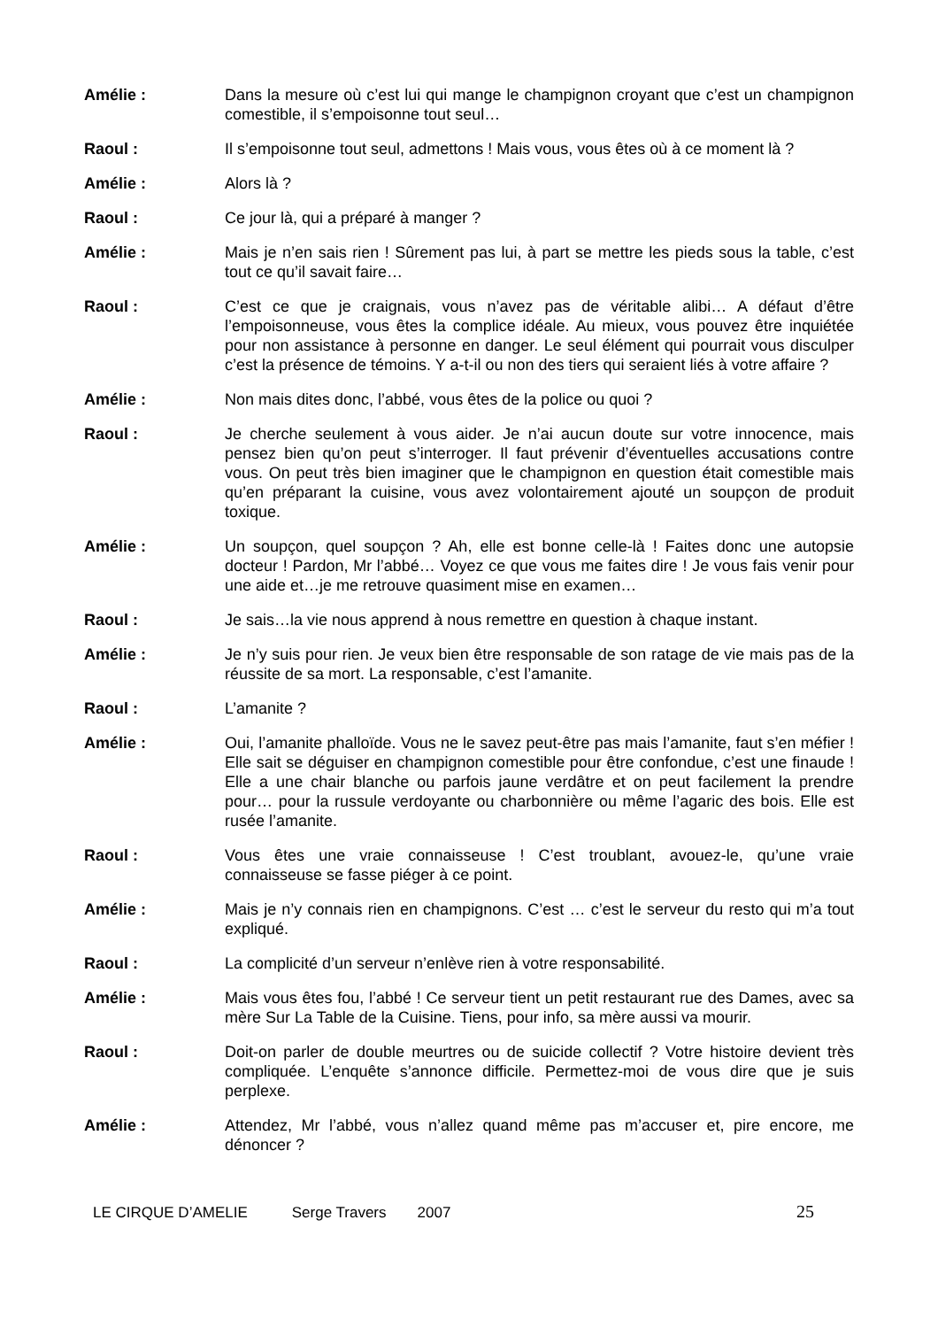Amélie : Dans la mesure où c’est lui qui mange le champignon croyant que c’est un champignon comestible, il s’empoisonne tout seul…
Raoul : Il s’empoisonne tout seul, admettons ! Mais vous, vous êtes où à ce moment là ?
Amélie : Alors là ?
Raoul : Ce jour là, qui a préparé à manger ?
Amélie : Mais je n’en sais rien ! Sûrement pas lui, à part se mettre les pieds sous la table, c’est tout ce qu’il savait faire…
Raoul : C’est ce que je craignais, vous n’avez pas de véritable alibi… A défaut d’être l’empoisonneuse, vous êtes la complice idéale. Au mieux, vous pouvez être inquiétée pour non assistance à personne en danger. Le seul élément qui pourrait vous disculper c’est la présence de témoins. Y a-t-il ou non des tiers qui seraient liés à votre affaire ?
Amélie : Non mais dites donc, l’abbé, vous êtes de la police ou quoi ?
Raoul : Je cherche seulement à vous aider. Je n’ai aucun doute sur votre innocence, mais pensez bien qu’on peut s’interroger. Il faut prévenir d’éventuelles accusations contre vous. On peut très bien imaginer que le champignon en question était comestible mais qu’en préparant la cuisine, vous avez volontairement ajouté un soupçon de produit toxique.
Amélie : Un soupçon, quel soupçon ? Ah, elle est bonne celle-là ! Faites donc une autopsie docteur ! Pardon, Mr l’abbé… Voyez ce que vous me faites dire ! Je vous fais venir pour une aide et…je me retrouve quasiment mise en examen…
Raoul : Je sais…la vie nous apprend à nous remettre en question à chaque instant.
Amélie : Je n’y suis pour rien. Je veux bien être responsable de son ratage de vie mais pas de la réussite de sa mort. La responsable, c’est l’amanite.
Raoul : L’amanite ?
Amélie : Oui, l’amanite phalloïde. Vous ne le savez peut-être pas mais l’amanite, faut s’en méfier ! Elle sait se déguiser en champignon comestible pour être confondue, c’est une finaude ! Elle a une chair blanche ou parfois jaune verdâtre et on peut facilement la prendre pour… pour la russule verdoyante ou charbonnière ou même l’agaric des bois. Elle est rusée l’amanite.
Raoul : Vous êtes une vraie connaisseuse ! C’est troublant, avouez-le, qu’une vraie connaisseuse se fasse piéger à ce point.
Amélie : Mais je n’y connais rien en champignons. C’est … c’est le serveur du resto qui m’a tout expliqué.
Raoul : La complicité d’un serveur n’enlève rien à votre responsabilité.
Amélie : Mais vous êtes fou, l’abbé ! Ce serveur tient un petit restaurant rue des Dames, avec sa mère Sur La Table de la Cuisine. Tiens, pour info, sa mère aussi va mourir.
Raoul : Doit-on parler de double meurtres ou de suicide collectif ? Votre histoire devient très compliquée. L’enquête s’annonce difficile. Permettez-moi de vous dire que je suis perplexe.
Amélie : Attendez, Mr l’abbé, vous n’allez quand même pas m’accuser et, pire encore, me dénoncer ?
LE CIRQUE D’AMELIE Serge Travers 2007 25